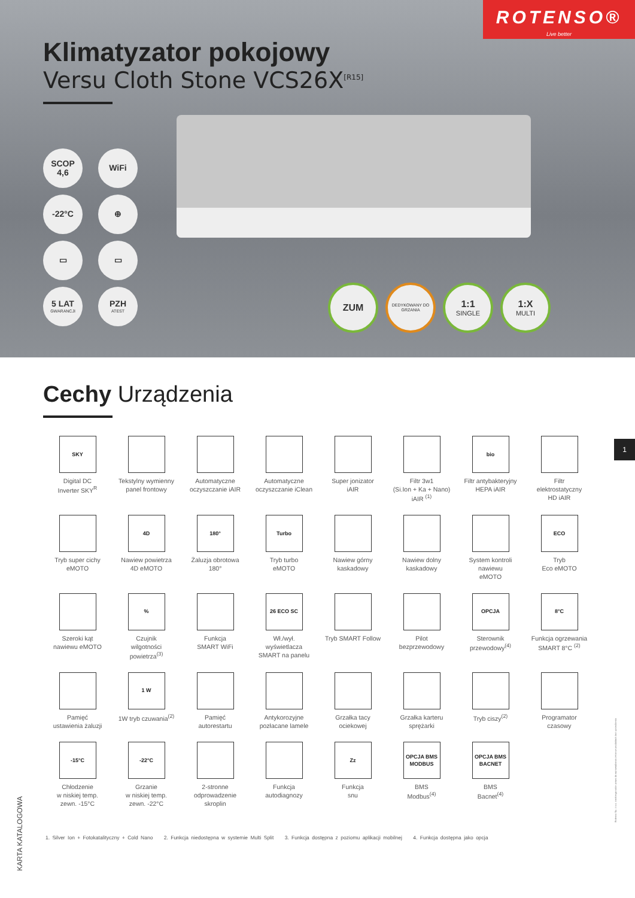ROTENSO®
Live better
Klimatyzator pokojowy
Versu Cloth Stone VCS26X<sup>[R15]</sup>
SCOP
4,6
WiFi
-22°C
⊕
▭
▭
5 LAT
GWARANCJI
PZH
ATEST
ZUM
DEDYKOWANY DO GRZANIA
1:1
SINGLE
1:X
MULTI
Cechy Urządzenia
SKY
Digital DC
Inverter SKY<sup>R</sup>
Tekstylny wymienny
panel frontowy
Automatyczne
oczyszczanie iAIR
Automatyczne
oczyszczanie iClean
Super jonizator
iAIR
Filtr 3w1
(Si.Ion + Ka + Nano)
iAIR <sup>(1)</sup>
bio
Filtr antybakteryjny
HEPA iAIR
Filtr
elektrostatyczny
HD iAIR
Tryb super cichy
eMOTO
4D
Nawiew powietrza
4D eMOTO
180°
Żaluzja obrotowa
180°
Turbo
Tryb turbo
eMOTO
Nawiew górny
kaskadowy
Nawiew dolny
kaskadowy
System kontroli
nawiewu
eMOTO
ECO
Tryb
Eco eMOTO
Szeroki kąt
nawiewu eMOTO
%
Czujnik
wilgotności
powietrza<sup>(3)</sup>
Funkcja
SMART WiFi
26 ECO SC
Wł./wył.
wyświetlacza
SMART na panelu
Tryb SMART Follow
Pilot
bezprzewodowy
OPCJA
Sterownik
przewodowy<sup>(4)</sup>
8°C
Funkcja ogrzewania
SMART 8°C <sup>(2)</sup>
Pamięć
ustawienia żaluzji
1 W
1W tryb czuwania<sup>(2)</sup>
Pamięć
autorestartu
Antykorozyjne
pozłacane lamele
Grzałka tacy
ociekowej
Grzałka karteru
sprężarki
Tryb ciszy<sup>(2)</sup>
Programator
czasowy
-15°C
Chłodzenie
w niskiej temp.
zewn. -15°C
-22°C
Grzanie
w niskiej temp.
zewn. -22°C
2-stronne
odprowadzenie
skroplin
Funkcja
autodiagnozy
Zz
Funkcja
snu
OPCJA BMS MODBUS
BMS
Modbus<sup>(4)</sup>
OPCJA BMS BACNET
BMS
Bacnet<sup>(4)</sup>
1. Silver Ion + Fotokatalityczny + Cold Nano 2. Funkcja niedostępna w systemie Multi Split 3. Funkcja dostępna z poziomu aplikacji mobilnej 4. Funkcja dostępna jako opcja
1
KARTA KATALOGOWA
Rotenso Sp. z o.o. zastrzega sobie prawo do wprowadzania zmian w produktach bez uprzedzenia